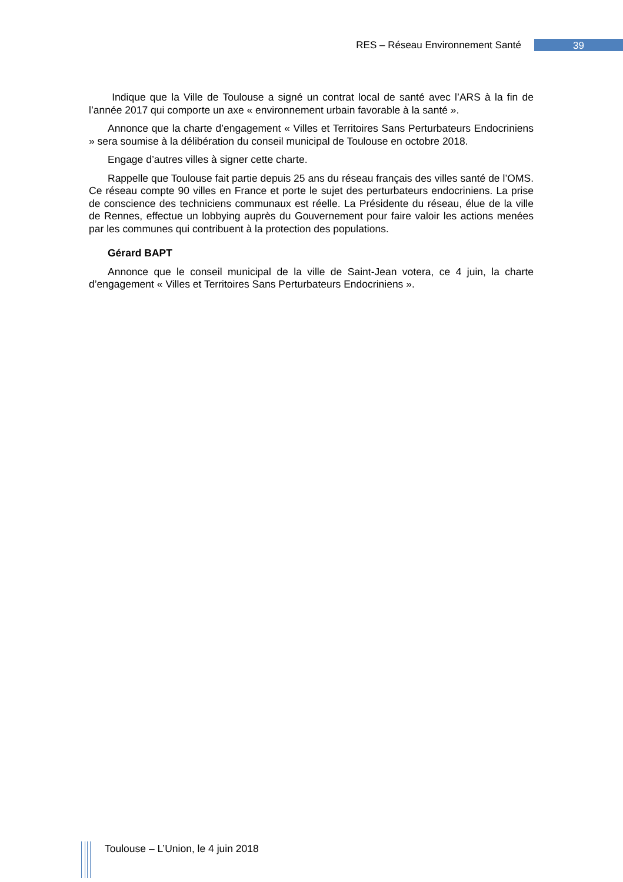RES – Réseau Environnement Santé 39
Indique que la Ville de Toulouse a signé un contrat local de santé avec l’ARS à la fin de l’année 2017 qui comporte un axe « environnement urbain favorable à la santé ».
Annonce que la charte d’engagement « Villes et Territoires Sans Perturbateurs Endocriniens » sera soumise à la délibération du conseil municipal de Toulouse en octobre 2018.
Engage d’autres villes à signer cette charte.
Rappelle que Toulouse fait partie depuis 25 ans du réseau français des villes santé de l’OMS. Ce réseau compte 90 villes en France et porte le sujet des perturbateurs endocriniens. La prise de conscience des techniciens communaux est réelle. La Présidente du réseau, élue de la ville de Rennes, effectue un lobbying auprès du Gouvernement pour faire valoir les actions menées par les communes qui contribuent à la protection des populations.
Gérard BAPT
Annonce que le conseil municipal de la ville de Saint-Jean votera, ce 4 juin, la charte d’engagement « Villes et Territoires Sans Perturbateurs Endocriniens ».
Toulouse – L’Union, le 4 juin 2018